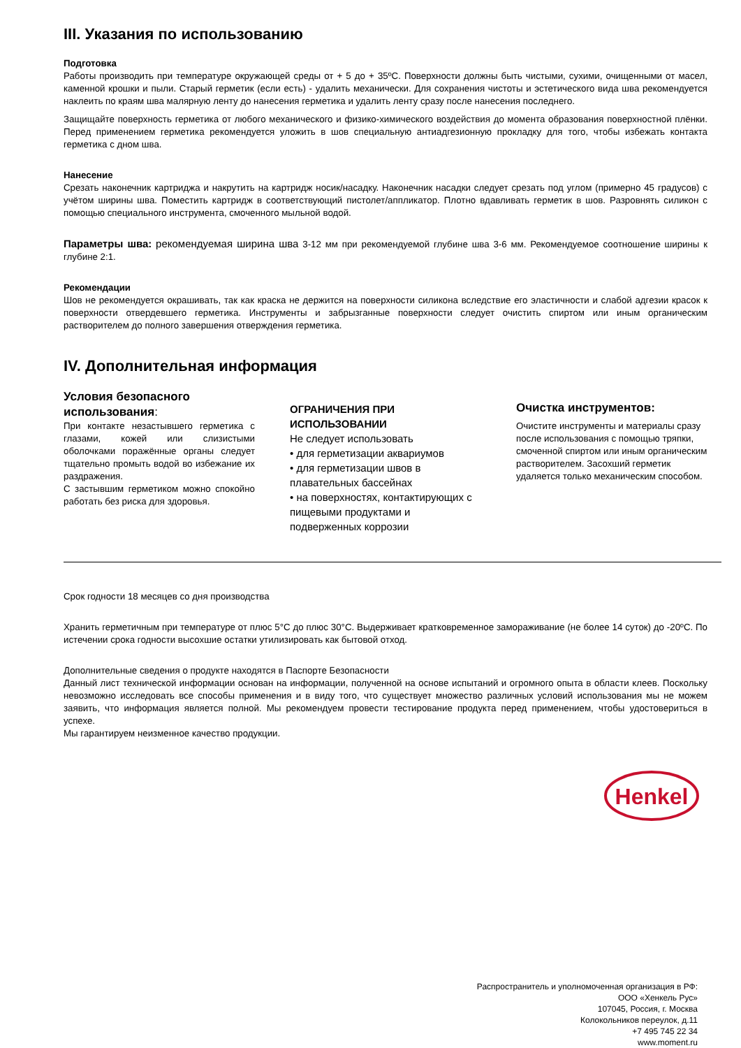III. Указания по использованию
Подготовка
Работы производить при температуре окружающей среды от + 5 до + 35ºС. Поверхности должны быть чистыми, сухими, очищенными от масел, каменной крошки и пыли. Старый герметик (если есть) - удалить механически. Для сохранения чистоты и эстетического вида шва рекомендуется наклеить по краям шва малярную ленту до нанесения герметика и удалить ленту сразу после нанесения последнего.
Защищайте поверхность герметика от любого механического и физико-химического воздействия до момента образования поверхностной плёнки. Перед применением герметика рекомендуется уложить в шов специальную антиадгезионную прокладку для того, чтобы избежать контакта герметика с дном шва.
Нанесение
Срезать наконечник картриджа и накрутить на картридж носик/насадку. Наконечник насадки следует срезать под углом (примерно 45 градусов) с учётом ширины шва. Поместить картридж в соответствующий пистолет/аппликатор. Плотно вдавливать герметик в шов. Разровнять силикон с помощью специального инструмента, смоченного мыльной водой.
Параметры шва: рекомендуемая ширина шва 3-12 мм при рекомендуемой глубине шва 3-6 мм. Рекомендуемое соотношение ширины к глубине 2:1.
Рекомендации
Шов не рекомендуется окрашивать, так как краска не держится на поверхности силикона вследствие его эластичности и слабой адгезии красок к поверхности отвердевшего герметика. Инструменты и забрызганные поверхности следует очистить спиртом или иным органическим растворителем до полного завершения отверждения герметика.
IV. Дополнительная информация
Условия безопасного использования:
При контакте незастывшего герметика с глазами, кожей или слизистыми оболочками поражённые органы следует тщательно промыть водой во избежание их раздражения.
С застывшим герметиком можно спокойно работать без риска для здоровья.
ОГРАНИЧЕНИЯ ПРИ ИСПОЛЬЗОВАНИИ
Не следует использовать
• для герметизации аквариумов
• для герметизации швов в плавательных бассейнах
• на поверхностях, контактирующих с пищевыми продуктами и подверженных коррозии
Очистка инструментов:
Очистите инструменты и материалы сразу после использования с помощью тряпки, смоченной спиртом или иным органическим растворителем. Засохший герметик удаляется только механическим способом.
Срок годности 18 месяцев со дня производства
Хранить герметичным при температуре от плюс 5°С до плюс 30°С. Выдерживает кратковременное замораживание (не более 14 суток) до -20ºС. По истечении срока годности высохшие остатки утилизировать как бытовой отход.
Дополнительные сведения о продукте находятся в Паспорте Безопасности
Данный лист технической информации основан на информации, полученной на основе испытаний и огромного опыта в области клеев. Поскольку невозможно исследовать все способы применения и в виду того, что существует множество различных условий использования мы не можем заявить, что информация является полной. Мы рекомендуем провести тестирование продукта перед применением, чтобы удостовериться в успехе.
Мы гарантируем неизменное качество продукции.
Henkel
Распространитель и уполномоченная организация в РФ:
ООО «Хенкель Рус»
107045, Россия, г. Москва
Колокольников переулок, д.11
+7 495 745 22 34
www.moment.ru